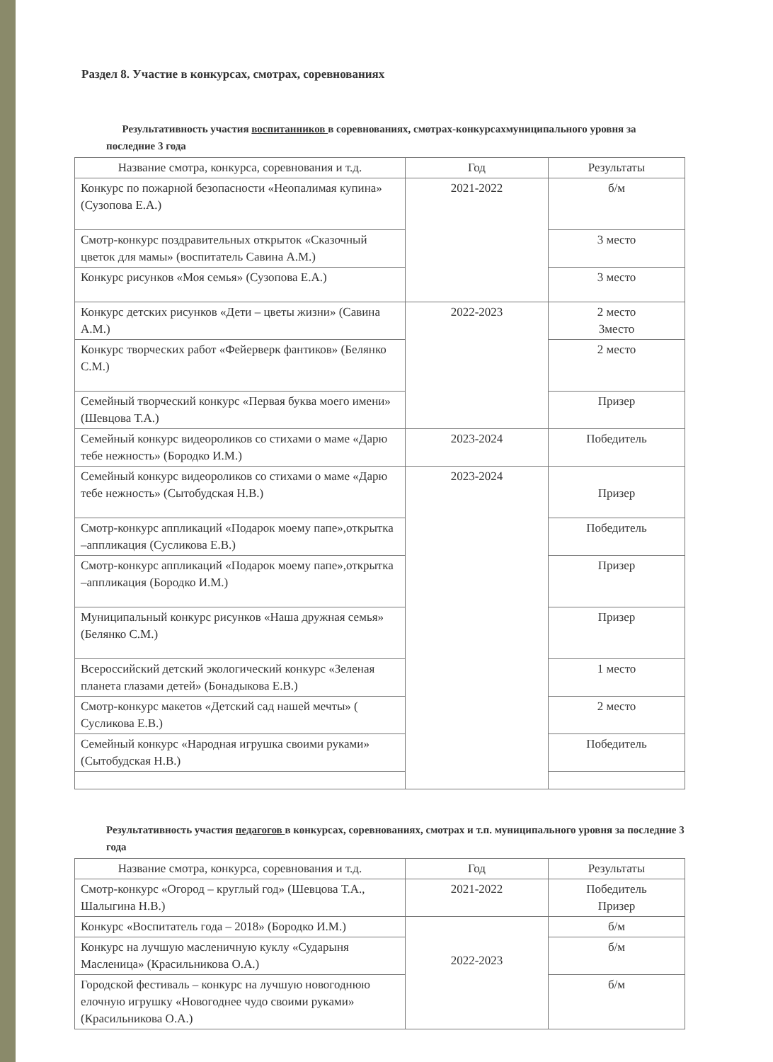Раздел 8. Участие в конкурсах, смотрах, соревнованиях
Результативность участия воспитанников в соревнованиях, смотрах-конкурсахмуниципального уровня за последние 3 года
| Название смотра, конкурса, соревнования и т.д. | Год | Результаты |
| --- | --- | --- |
| Конкурс по пожарной безопасности «Неопалимая купина» (Сузопова Е.А.) | 2021-2022 | б/м |
| Смотр-конкурс поздравительных открыток «Сказочный цветок для мамы» (воспитатель Савина А.М.) | | 3 место |
| Конкурс рисунков «Моя семья» (Сузопова Е.А.) | | 3 место |
| Конкурс детских рисунков «Дети – цветы жизни» (Савина А.М.) | 2022-2023 | 2 место 3место |
| Конкурс творческих работ «Фейерверк фантиков» (Белянко С.М.) | | 2 место |
| Семейный творческий конкурс «Первая буква моего имени» (Шевцова Т.А.) | | Призер |
| Семейный конкурс видеороликов со стихами о маме «Дарю тебе нежность» (Бородко И.М.) | 2023-2024 | Победитель |
| Семейный конкурс видеороликов со стихами о маме «Дарю тебе нежность» (Сытобудская Н.В.) | 2023-2024 | Призер |
| Смотр-конкурс аппликаций «Подарок моему папе»,открытка –аппликация (Сусликова Е.В.) | | Победитель |
| Смотр-конкурс аппликаций «Подарок моему папе»,открытка –аппликация (Бородко И.М.) | | Призер |
| Муниципальный конкурс рисунков «Наша дружная семья» (Белянко С.М.) | | Призер |
| Всероссийский детский экологический конкурс «Зеленая планета глазами детей» (Бонадыкова Е.В.) | | 1 место |
| Смотр-конкурс макетов «Детский сад нашей мечты» ( Сусликова Е.В.) | | 2 место |
| Семейный конкурс «Народная игрушка своими руками» (Сытобудская Н.В.) | | Победитель |
Результативность участия педагогов в конкурсах, соревнованиях, смотрах и т.п. муниципального уровня за последние 3 года
| Название смотра, конкурса, соревнования и т.д. | Год | Результаты |
| --- | --- | --- |
| Смотр-конкурс «Огород – круглый год» (Шевцова Т.А., Шалыгина Н.В.) | 2021-2022 | Победитель Призер |
| Конкурс «Воспитатель года – 2018» (Бородко И.М.) | 2022-2023 | б/м |
| Конкурс на лучшую масленичную куклу «Сударыня Масленица» (Красильникова О.А.) | | б/м |
| Городской фестиваль – конкурс на лучшую новогоднюю елочную игрушку «Новогоднее чудо своими руками» (Красильникова О.А.) | | б/м |